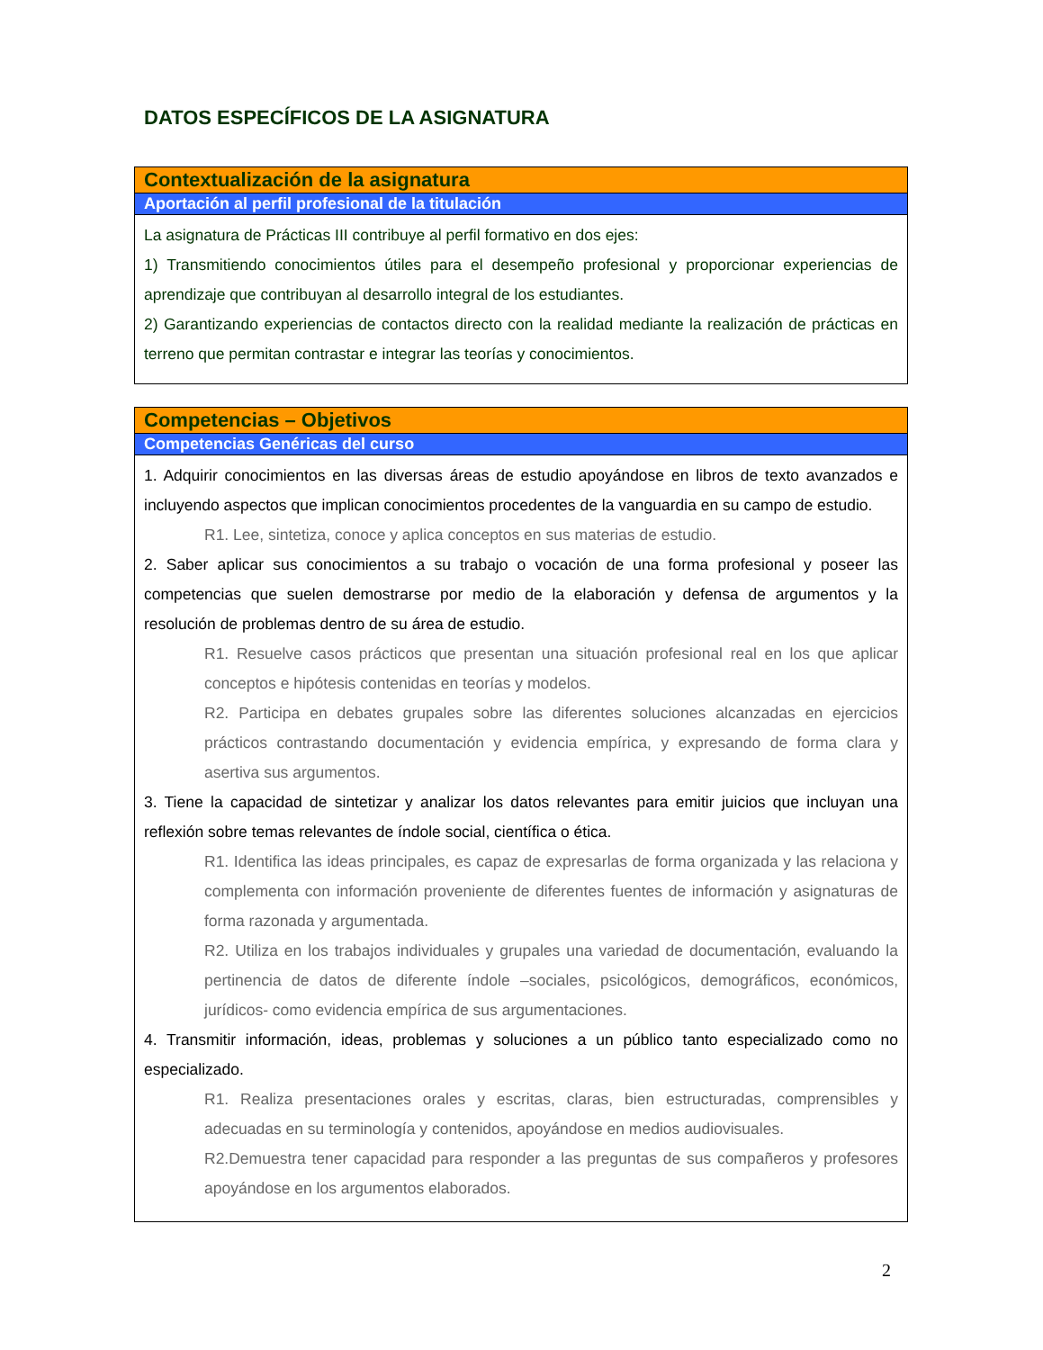DATOS ESPECÍFICOS DE LA ASIGNATURA
Contextualización de la asignatura
Aportación al perfil profesional de la titulación
La asignatura de Prácticas III contribuye al perfil formativo en dos ejes:
1) Transmitiendo conocimientos útiles para el desempeño profesional y proporcionar experiencias de aprendizaje que contribuyan al desarrollo integral de los estudiantes.
2) Garantizando experiencias de contactos directo con la realidad mediante la realización de prácticas en terreno que permitan contrastar e integrar las teorías y conocimientos.
Competencias – Objetivos
Competencias Genéricas del curso
1. Adquirir conocimientos en las diversas áreas de estudio apoyándose en libros de texto avanzados e incluyendo aspectos que implican conocimientos procedentes de la vanguardia en su campo de estudio.
R1. Lee, sintetiza, conoce y aplica conceptos en sus materias de estudio.
2. Saber aplicar sus conocimientos a su trabajo o vocación de una forma profesional y poseer las competencias que suelen demostrarse por medio de la elaboración y defensa de argumentos y la resolución de problemas dentro de su área de estudio.
R1. Resuelve casos prácticos que presentan una situación profesional real en los que aplicar conceptos e hipótesis contenidas en teorías y modelos.
R2. Participa en debates grupales sobre las diferentes soluciones alcanzadas en ejercicios prácticos contrastando documentación y evidencia empírica, y expresando de forma clara y asertiva sus argumentos.
3. Tiene la capacidad de sintetizar y analizar los datos relevantes para emitir juicios que incluyan una reflexión sobre temas relevantes de índole social, científica o ética.
R1. Identifica las ideas principales, es capaz de expresarlas de forma organizada y las relaciona y complementa con información proveniente de diferentes fuentes de información y asignaturas de forma razonada y argumentada.
R2. Utiliza en los trabajos individuales y grupales una variedad de documentación, evaluando la pertinencia de datos de diferente índole –sociales, psicológicos, demográficos, económicos, jurídicos- como evidencia empírica de sus argumentaciones.
4. Transmitir información, ideas, problemas y soluciones a un público tanto especializado como no especializado.
R1. Realiza presentaciones orales y escritas, claras, bien estructuradas, comprensibles y adecuadas en su terminología y contenidos, apoyándose en medios audiovisuales.
R2.Demuestra tener capacidad para responder a las preguntas de sus compañeros y profesores apoyándose en los argumentos elaborados.
2